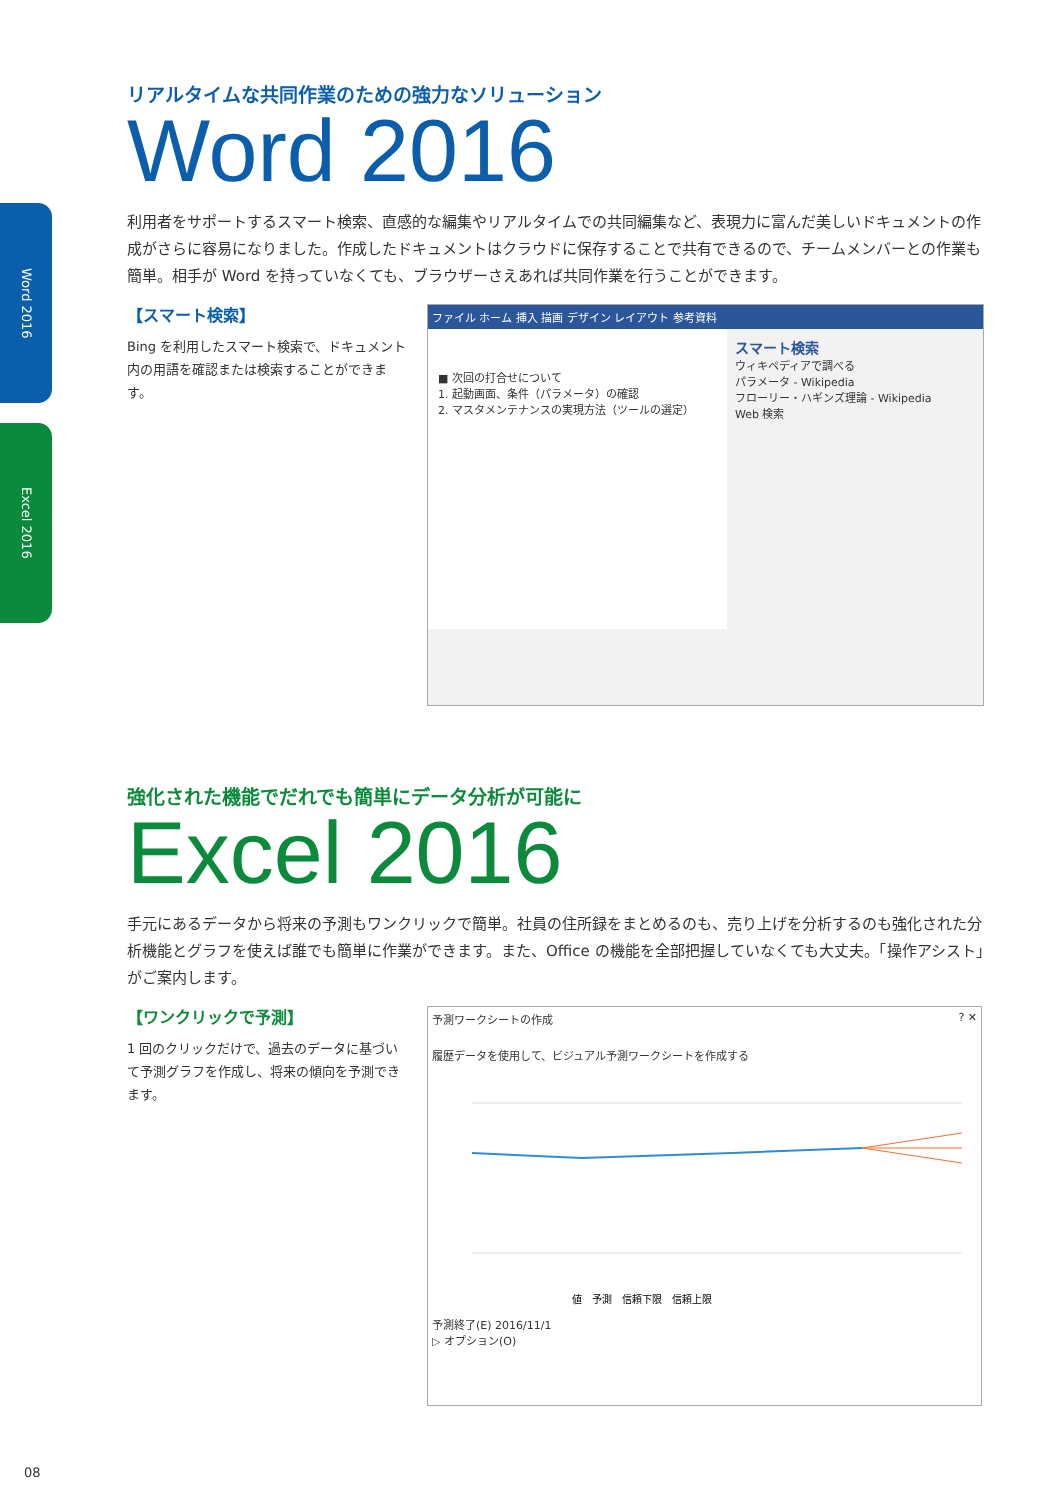Word 2016
Excel 2016
リアルタイムな共同作業のための強力なソリューション
Word 2016
利用者をサポートするスマート検索、直感的な編集やリアルタイムでの共同編集など、表現力に富んだ美しいドキュメントの作成がさらに容易になりました。作成したドキュメントはクラウドに保存することで共有できるので、チームメンバーとの作業も簡単。相手が Word を持っていなくても、ブラウザーさえあれば共同作業を行うことができます。
【スマート検索】
Bing を利用したスマート検索で、ドキュメント内の用語を確認または検索することができます。
ファイル ホーム 挿入 描画 デザイン レイアウト 参考資料
■ 次回の打合せについて
1. 起動画面、条件（パラメータ）の確認
2. マスタメンテナンスの実現方法（ツールの選定）
スマート検索
ウィキペディアで調べる
パラメータ - Wikipedia
フローリー・ハギンズ理論 - Wikipedia
Web 検索
強化された機能でだれでも簡単にデータ分析が可能に
Excel 2016
手元にあるデータから将来の予測もワンクリックで簡単。社員の住所録をまとめるのも、売り上げを分析するのも強化された分析機能とグラフを使えば誰でも簡単に作業ができます。また、Office の機能を全部把握していなくても大丈夫。「操作アシスト」がご案内します。
【ワンクリックで予測】
1 回のクリックだけで、過去のデータに基づいて予測グラフを作成し、将来の傾向を予測できます。
予測ワークシートの作成 ? ✕
履歴データを使用して、ビジュアル予測ワークシートを作成する
値　予測　信頼下限　信頼上限
予測終了(E) 2016/11/1
▷ オプション(O)
08